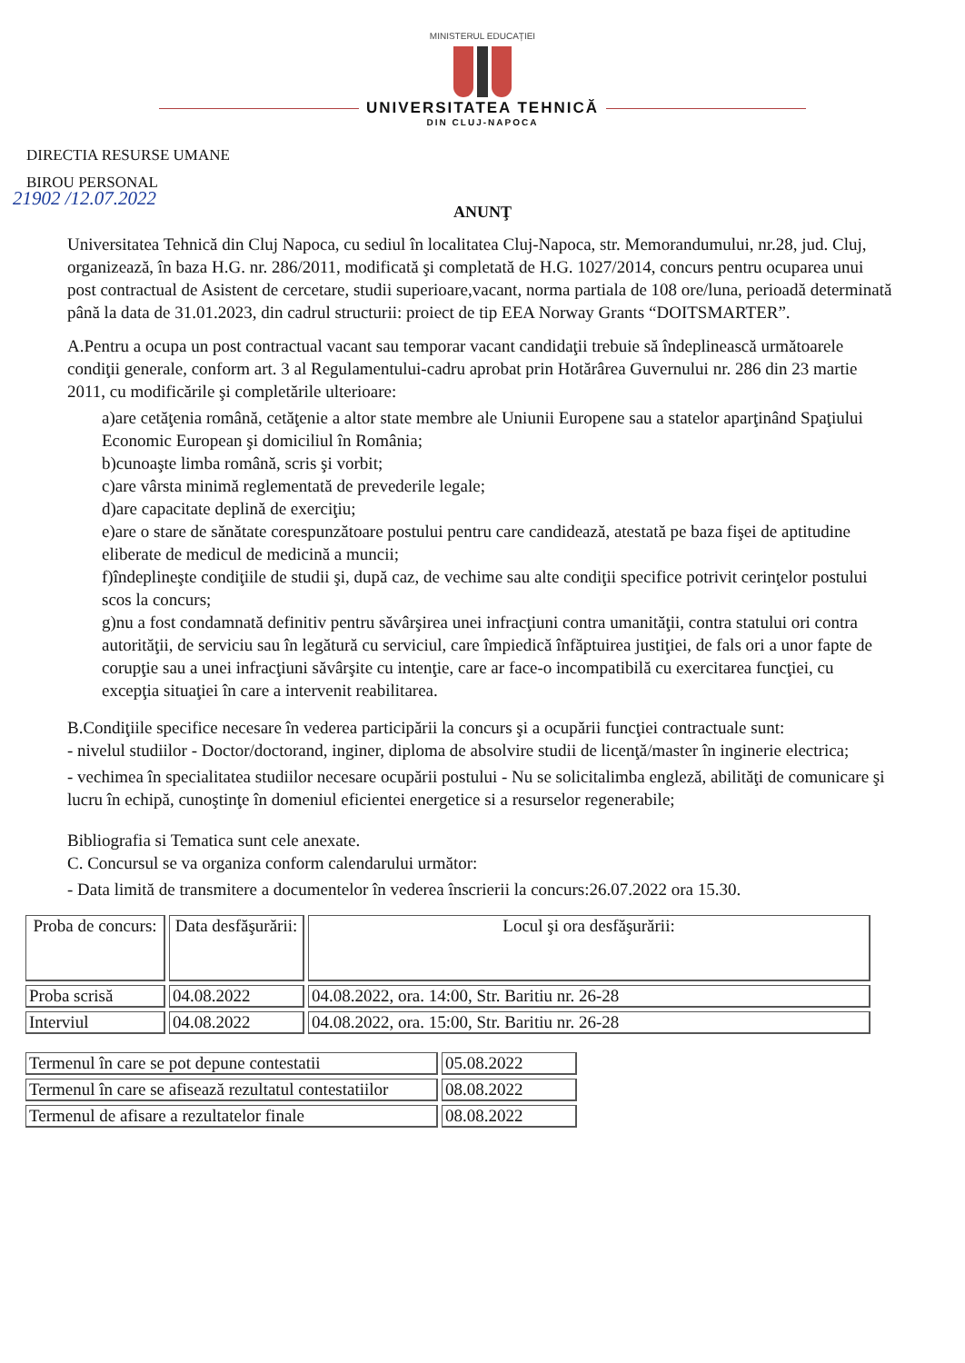MINISTERUL EDUCAȚIEI
UNIVERSITATEA TEHNICĂ
DIN CLUJ-NAPOCA
DIRECTIA RESURSE UMANE
BIROU PERSONAL
21902 /12.07.2022
ANUNŢ
Universitatea Tehnică din Cluj Napoca, cu sediul în localitatea Cluj-Napoca, str. Memorandumului, nr.28, jud. Cluj, organizează, în baza H.G. nr. 286/2011, modificată şi completată de H.G. 1027/2014, concurs pentru ocuparea unui post contractual de Asistent de cercetare, studii superioare,vacant, norma partiala de 108 ore/luna, perioadă determinată până la data de 31.01.2023, din cadrul structurii: proiect de tip EEA Norway Grants “DOITSMARTER”.
A.Pentru a ocupa un post contractual vacant sau temporar vacant candidaţii trebuie să îndeplinească următoarele condiţii generale, conform art. 3 al Regulamentului-cadru aprobat prin Hotărârea Guvernului nr. 286 din 23 martie 2011, cu modificările şi completările ulterioare:
a)are cetăţenia română, cetăţenie a altor state membre ale Uniunii Europene sau a statelor aparţinând Spaţiului Economic European şi domiciliul în România;
b)cunoaşte limba română, scris şi vorbit;
c)are vârsta minimă reglementată de prevederile legale;
d)are capacitate deplină de exerciţiu;
e)are o stare de sănătate corespunzătoare postului pentru care candidează, atestată pe baza fişei de aptitudine eliberate de medicul de medicină a muncii;
f)îndeplineşte condiţiile de studii şi, după caz, de vechime sau alte condiţii specifice potrivit cerinţelor postului scos la concurs;
g)nu a fost condamnată definitiv pentru săvârşirea unei infracţiuni contra umanităţii, contra statului ori contra autorităţii, de serviciu sau în legătură cu serviciul, care împiedică înfăptuirea justiţiei, de fals ori a unor fapte de corupţie sau a unei infracţiuni săvârşite cu intenţie, care ar face-o incompatibilă cu exercitarea funcţiei, cu excepţia situaţiei în care a intervenit reabilitarea.
B.Condiţiile specifice necesare în vederea participării la concurs şi a ocupării funcţiei contractuale sunt:
- nivelul studiilor - Doctor/doctorand, inginer, diploma de absolvire studii de licenţă/master în inginerie electrica;
- vechimea în specialitatea studiilor necesare ocupării postului - Nu se solicitalimba engleză, abilităţi de comunicare şi lucru în echipă, cunoştinţe în domeniul eficientei energetice si a resurselor regenerabile;
Bibliografia si Tematica sunt cele anexate.
C. Concursul se va organiza conform calendarului următor:
- Data limită de transmitere a documentelor în vederea înscrierii la concurs:26.07.2022 ora 15.30.
| Proba de concurs: | Data desfăşurării: | Locul şi ora desfăşurării: |
| --- | --- | --- |
| Proba scrisă | 04.08.2022 | 04.08.2022, ora. 14:00, Str. Baritiu nr. 26-28 |
| Interviul | 04.08.2022 | 04.08.2022, ora. 15:00, Str. Baritiu nr. 26-28 |
| Termenul în care se pot depune contestatii | 05.08.2022 |
| Termenul în care se afisează rezultatul contestatiilor | 08.08.2022 |
| Termenul de afisare a rezultatelor finale | 08.08.2022 |